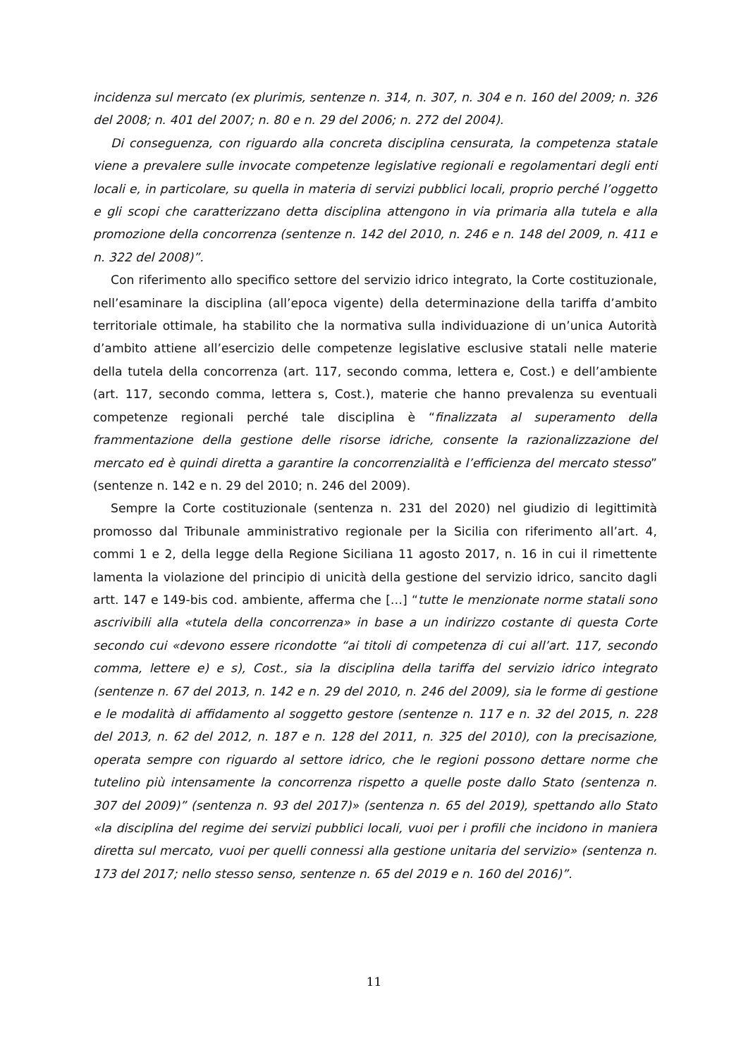incidenza sul mercato (ex plurimis, sentenze n. 314, n. 307, n. 304 e n. 160 del 2009; n. 326 del 2008; n. 401 del 2007; n. 80 e n. 29 del 2006; n. 272 del 2004).
Di conseguenza, con riguardo alla concreta disciplina censurata, la competenza statale viene a prevalere sulle invocate competenze legislative regionali e regolamentari degli enti locali e, in particolare, su quella in materia di servizi pubblici locali, proprio perché l’oggetto e gli scopi che caratterizzano detta disciplina attengono in via primaria alla tutela e alla promozione della concorrenza (sentenze n. 142 del 2010, n. 246 e n. 148 del 2009, n. 411 e n. 322 del 2008)”.
Con riferimento allo specifico settore del servizio idrico integrato, la Corte costituzionale, nell’esaminare la disciplina (all’epoca vigente) della determinazione della tariffa d’ambito territoriale ottimale, ha stabilito che la normativa sulla individuazione di un’unica Autorità d’ambito attiene all’esercizio delle competenze legislative esclusive statali nelle materie della tutela della concorrenza (art. 117, secondo comma, lettera e, Cost.) e dell’ambiente (art. 117, secondo comma, lettera s, Cost.), materie che hanno prevalenza su eventuali competenze regionali perché tale disciplina è “finalizzata al superamento della frammentazione della gestione delle risorse idriche, consente la razionalizzazione del mercato ed è quindi diretta a garantire la concorrenzialità e l’efficienza del mercato stesso” (sentenze n. 142 e n. 29 del 2010; n. 246 del 2009).
Sempre la Corte costituzionale (sentenza n. 231 del 2020) nel giudizio di legittimità promosso dal Tribunale amministrativo regionale per la Sicilia con riferimento all’art. 4, commi 1 e 2, della legge della Regione Siciliana 11 agosto 2017, n. 16 in cui il rimettente lamenta la violazione del principio di unicità della gestione del servizio idrico, sancito dagli artt. 147 e 149-bis cod. ambiente, afferma che […] “tutte le menzionate norme statali sono ascrivibili alla «tutela della concorrenza» in base a un indirizzo costante di questa Corte secondo cui «devono essere ricondotte “ai titoli di competenza di cui all’art. 117, secondo comma, lettere e) e s), Cost., sia la disciplina della tariffa del servizio idrico integrato (sentenze n. 67 del 2013, n. 142 e n. 29 del 2010, n. 246 del 2009), sia le forme di gestione e le modalità di affidamento al soggetto gestore (sentenze n. 117 e n. 32 del 2015, n. 228 del 2013, n. 62 del 2012, n. 187 e n. 128 del 2011, n. 325 del 2010), con la precisazione, operata sempre con riguardo al settore idrico, che le regioni possono dettare norme che tutelino più intensamente la concorrenza rispetto a quelle poste dallo Stato (sentenza n. 307 del 2009)” (sentenza n. 93 del 2017)» (sentenza n. 65 del 2019), spettando allo Stato «la disciplina del regime dei servizi pubblici locali, vuoi per i profili che incidono in maniera diretta sul mercato, vuoi per quelli connessi alla gestione unitaria del servizio» (sentenza n. 173 del 2017; nello stesso senso, sentenze n. 65 del 2019 e n. 160 del 2016)”.
11